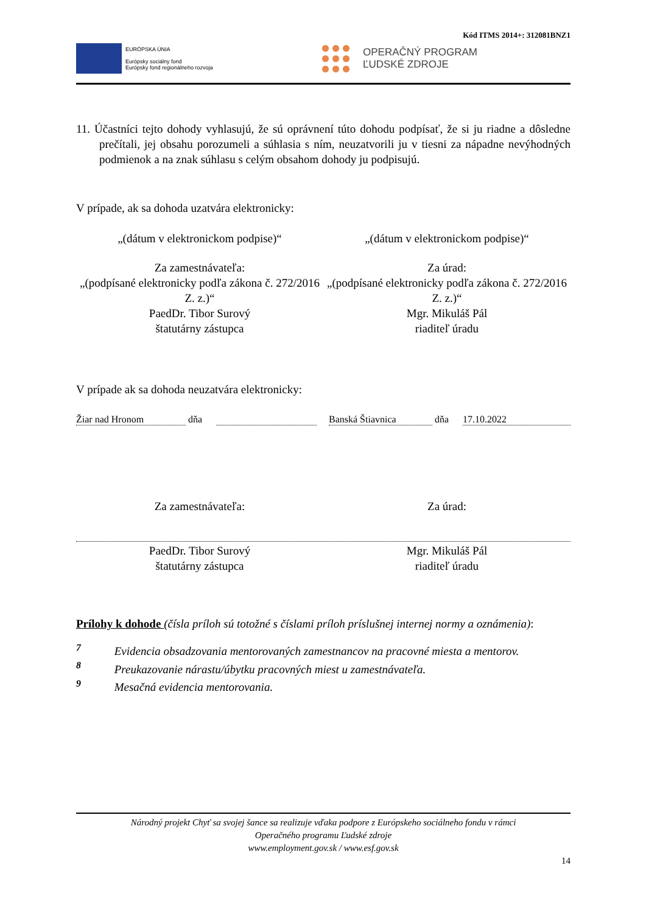Kód ITMS 2014+: 312081BNZ1
EURÓPSKA ÚNIA
Európsky sociálny fond
Európsky fond regionálneho rozvoja
OPERAČNÝ PROGRAM
ĽUDSKÉ ZDROJE
11. Účastníci tejto dohody vyhlasujú, že sú oprávnení túto dohodu podpísať, že si ju riadne a dôsledne prečítali, jej obsahu porozumeli a súhlasia s ním, neuzatvorili ju v tiesni za nápadne nevýhodných podmienok a na znak súhlasu s celým obsahom dohody ju podpisujú.
V prípade, ak sa dohoda uzatvára elektronicky:
„(dátum v elektronickom podpise)“
„(dátum v elektronickom podpise)“
Za zamestnávateľa:
„(podpísané elektronicky podľa zákona č. 272/2016 Z. z.)“
PaedDr. Tibor Surový
štatutárny zástupca
Za úrad:
„(podpísané elektronicky podľa zákona č. 272/2016 Z. z.)“
Mgr. Mikuláš Pál
riaditeľ úradu
V prípade ak sa dohoda neuzatvára elektronicky:
Žiar nad Hronom dňa Banská Štiavnica dňa 17.10.2022
Za zamestnávateľa: Za úrad:
PaedDr. Tibor Surový
štatutárny zástupca
Mgr. Mikuláš Pál
riaditeľ úradu
Prílohy k dohode (čísla príloh sú totožné s číslami príloh príslušnej internej normy a oznámenia):
<sup>7</sup> Evidencia obsadzovania mentorovaných zamestnancov na pracovné miesta a mentorov.
<sup>8</sup> Preukazovanie nárastu/úbytku pracovných miest u zamestnávateľa.
<sup>9</sup> Mesačná evidencia mentorovania.
Národný projekt Chyť sa svojej šance sa realizuje vďaka podpore z Európskeho sociálneho fondu v rámci
Operačného programu Ľudské zdroje
www.employment.gov.sk / www.esf.gov.sk
14